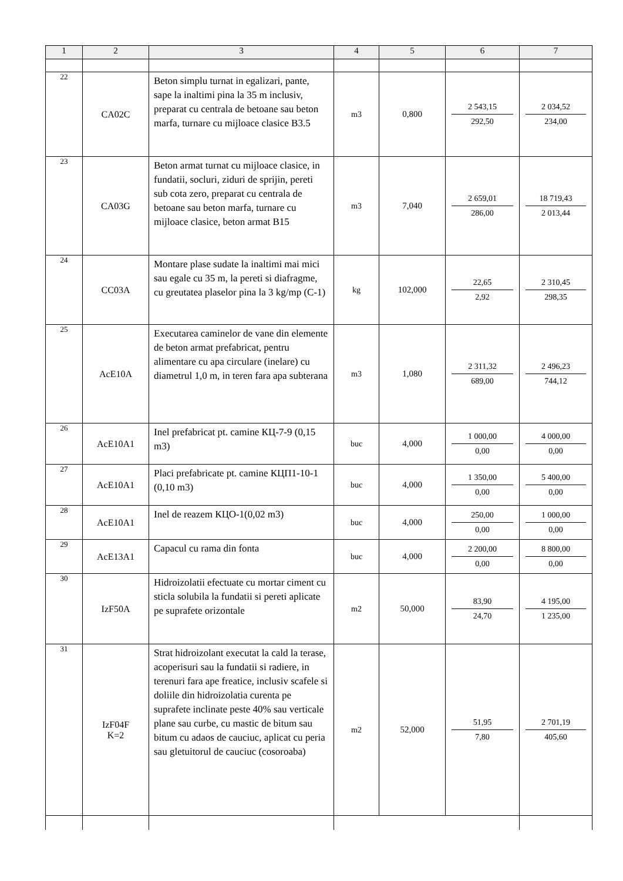| 1 | 2 | 3 | 4 | 5 | 6 | 7 |
| --- | --- | --- | --- | --- | --- | --- |
| 22 | CA02C | Beton simplu turnat in egalizari, pante, sape la inaltimi pina la 35 m inclusiv, preparat cu centrala de betoane sau beton marfa, turnare cu mijloace clasice B3.5 | m3 | 0,800 | 2 543,15 292,50 | 2 034,52 234,00 |
| 23 | CA03G | Beton armat turnat cu mijloace clasice, in fundatii, socluri, ziduri de sprijin, pereti sub cota zero, preparat cu centrala de betoane sau beton marfa, turnare cu mijloace clasice, beton armat B15 | m3 | 7,040 | 2 659,01 286,00 | 18 719,43 2 013,44 |
| 24 | CC03A | Montare plase sudate la inaltimi mai mici sau egale cu 35 m, la pereti si diafragme, cu greutatea plaselor pina la 3 kg/mp (C-1) | kg | 102,000 | 22,65 2,92 | 2 310,45 298,35 |
| 25 | AcE10A | Executarea caminelor de vane din elemente de beton armat prefabricat, pentru alimentare cu apa circulare (inelare) cu diametrul 1,0 m, in teren fara apa subterana | m3 | 1,080 | 2 311,32 689,00 | 2 496,23 744,12 |
| 26 | AcE10A1 | Inel prefabricat pt. camine КЦ-7-9 (0,15 m3) | buc | 4,000 | 1 000,00 0,00 | 4 000,00 0,00 |
| 27 | AcE10A1 | Placi prefabricate pt. camine КЦП1-10-1 (0,10 m3) | buc | 4,000 | 1 350,00 0,00 | 5 400,00 0,00 |
| 28 | AcE10A1 | Inel de reazem КЦО-1(0,02 m3) | buc | 4,000 | 250,00 0,00 | 1 000,00 0,00 |
| 29 | AcE13A1 | Capacul cu rama din fonta | buc | 4,000 | 2 200,00 0,00 | 8 800,00 0,00 |
| 30 | IzF50A | Hidroizolatii efectuate cu mortar ciment cu sticla solubila la fundatii si pereti aplicate pe suprafete orizontale | m2 | 50,000 | 83,90 24,70 | 4 195,00 1 235,00 |
| 31 | IzF04F K=2 | Strat hidroizolant executat la cald la terase, acoperisuri sau la fundatii si radiere, in terenuri fara ape freatice, inclusiv scafele si doliile din hidroizolatia curenta pe suprafete inclinate peste 40% sau verticale plane sau curbe, cu mastic de bitum sau bitum cu adaos de cauciuc, aplicat cu peria sau gletuitorul de cauciuc (cosoroaba) | m2 | 52,000 | 51,95 7,80 | 2 701,19 405,60 |